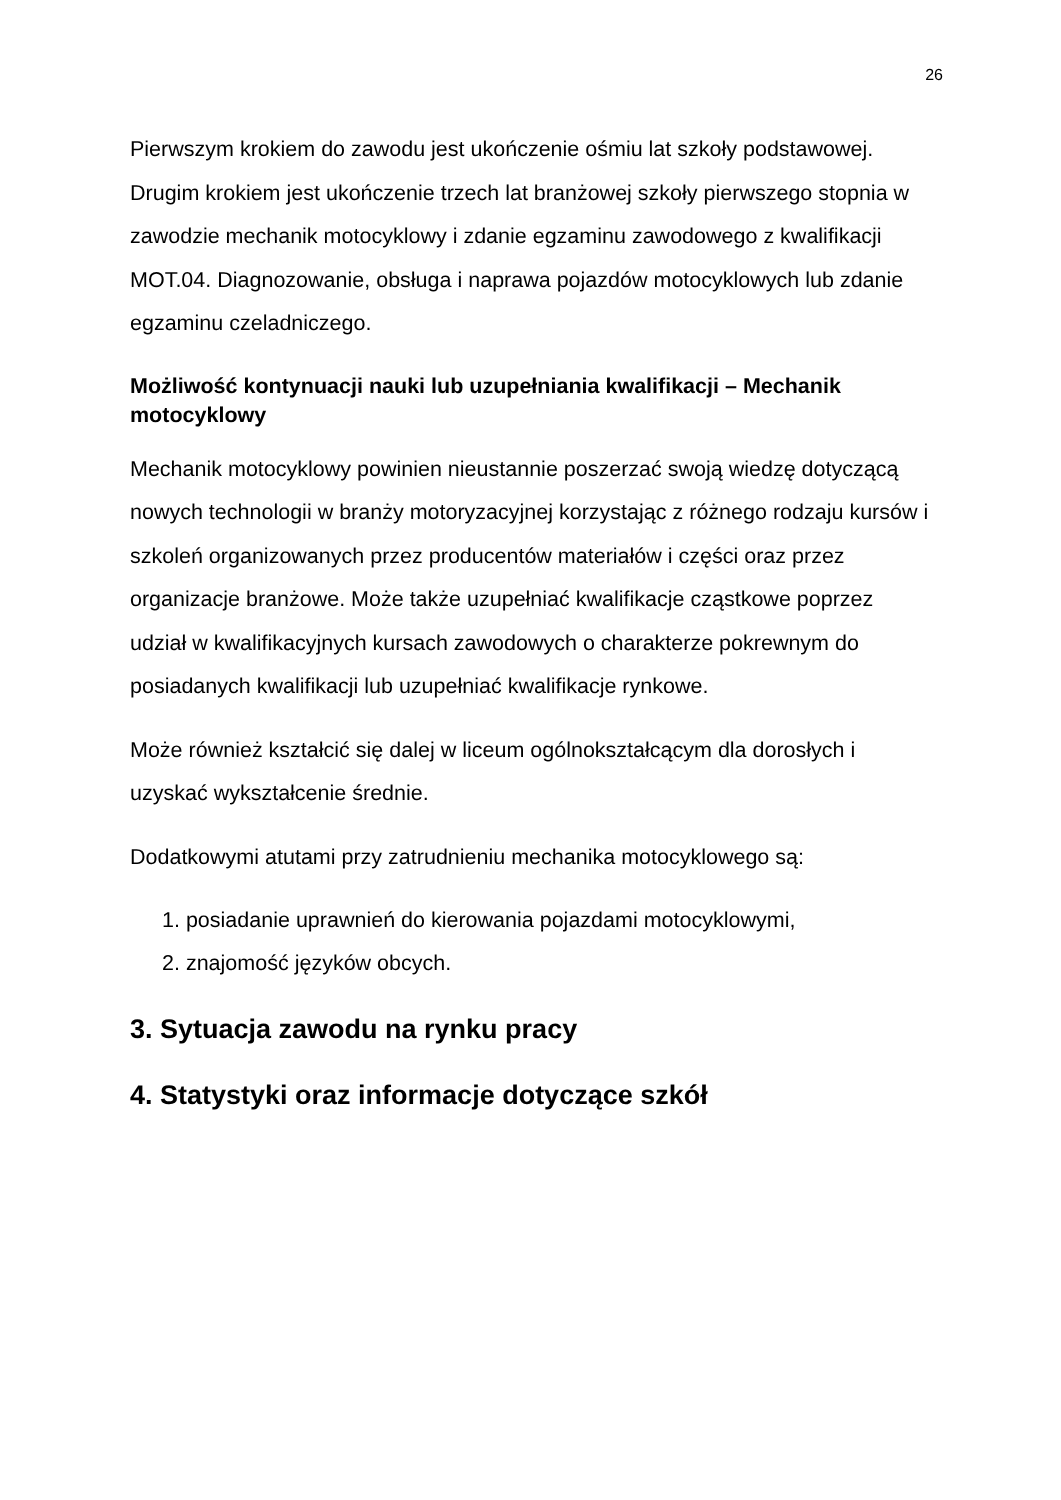26
Pierwszym krokiem do zawodu jest ukończenie ośmiu lat szkoły podstawowej. Drugim krokiem jest ukończenie trzech lat branżowej szkoły pierwszego stopnia w zawodzie mechanik motocyklowy i zdanie egzaminu zawodowego z kwalifikacji MOT.04. Diagnozowanie, obsługa i naprawa pojazdów motocyklowych lub zdanie egzaminu czeladniczego.
Możliwość kontynuacji nauki lub uzupełniania kwalifikacji – Mechanik motocyklowy
Mechanik motocyklowy powinien nieustannie poszerzać swoją wiedzę dotyczącą nowych technologii w branży motoryzacyjnej korzystając z różnego rodzaju kursów i szkoleń organizowanych przez producentów materiałów i części oraz przez organizacje branżowe. Może także uzupełniać kwalifikacje cząstkowe poprzez udział w kwalifikacyjnych kursach zawodowych o charakterze pokrewnym do posiadanych kwalifikacji lub uzupełniać kwalifikacje rynkowe.
Może również kształcić się dalej w liceum ogólnokształcącym dla dorosłych i uzyskać wykształcenie średnie.
Dodatkowymi atutami przy zatrudnieniu mechanika motocyklowego są:
1. posiadanie uprawnień do kierowania pojazdami motocyklowymi,
2. znajomość języków obcych.
3. Sytuacja zawodu na rynku pracy
4. Statystyki oraz informacje dotyczące szkół